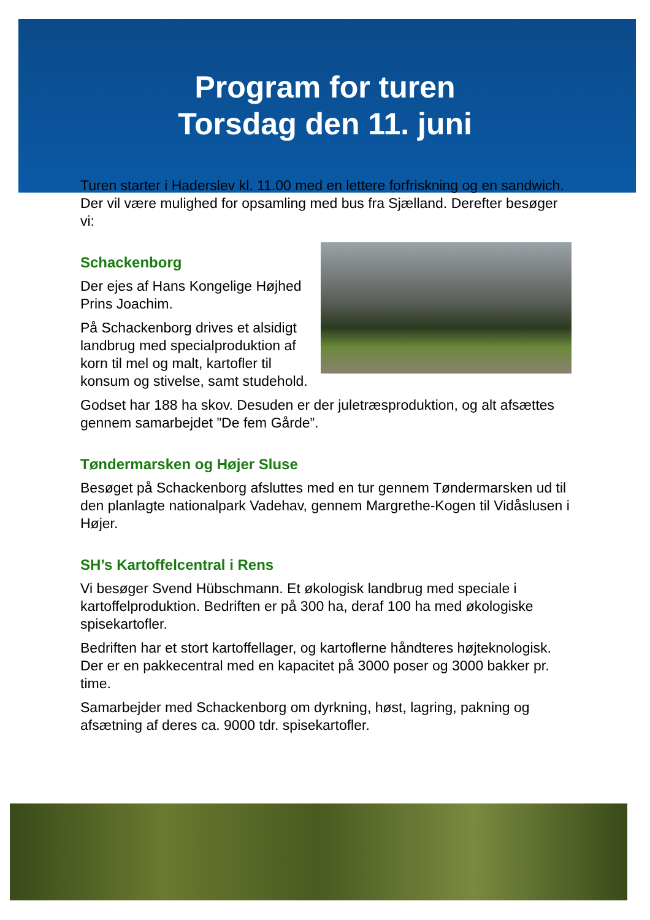Program for turen
Torsdag den 11. juni
Turen starter i Haderslev kl. 11.00 med en lettere forfriskning og en sandwich. Der vil være mulighed for opsamling med bus fra Sjælland. Derefter besøger vi:
Schackenborg
Der ejes af Hans Kongelige Højhed Prins Joachim.
På Schackenborg drives et alsidigt landbrug med specialproduktion af korn til mel og malt, kartofler til konsum og stivelse, samt studehold.
Godset har 188 ha skov. Desuden er der juletræsproduktion, og alt afsættes gennem samarbejdet ”De fem Gårde”.
Tøndermarsken og Højer Sluse
Besøget på Schackenborg afsluttes med en tur gennem Tøndermarsken ud til den planlagte nationalpark Vadehav, gennem Margrethe-Kogen til Vidåslusen i Højer.
SH’s Kartoffelcentral i Rens
Vi besøger Svend Hübschmann. Et økologisk landbrug med speciale i kartoffelproduktion. Bedriften er på 300 ha, deraf 100 ha med økologiske spisekartofler.
Bedriften har et stort kartoffellager, og kartoflerne håndteres højteknologisk. Der er en pakkecentral med en kapacitet på 3000 poser og 3000 bakker pr. time.
Samarbejder med Schackenborg om dyrkning, høst, lagring, pakning og afsætning af deres ca. 9000 tdr. spisekartofler.